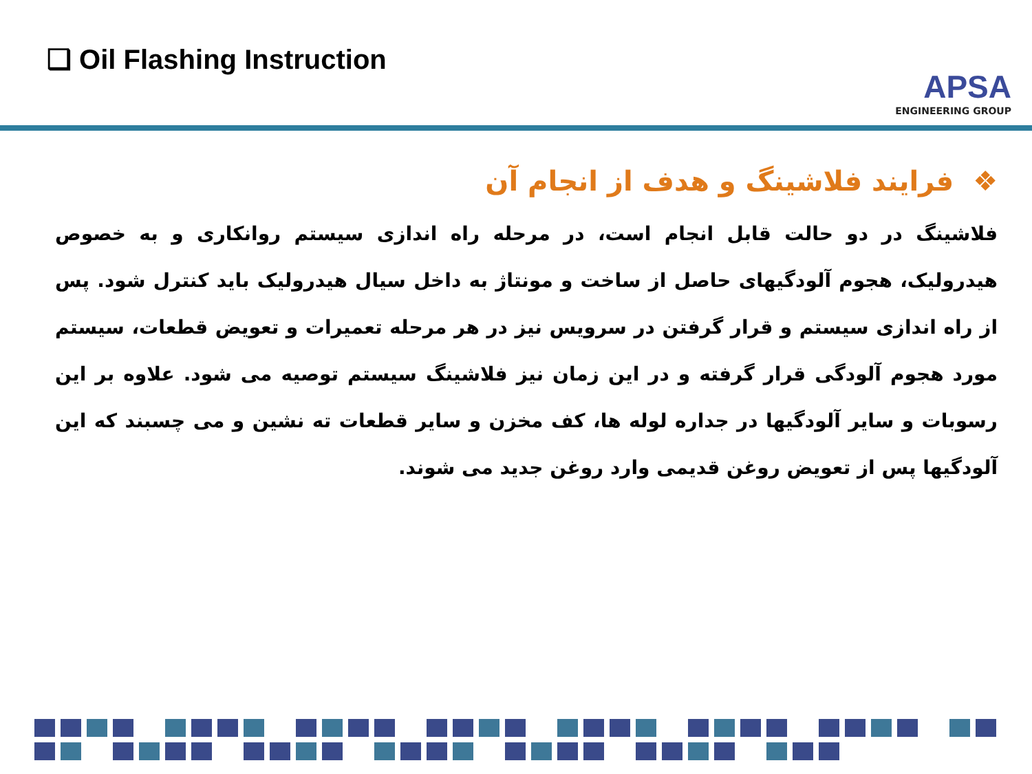❑ Oil Flashing Instruction
APSA
ENGINEERING GROUP
❖ فرایند فلاشینگ و هدف از انجام آن
فلاشینگ در دو حالت قابل انجام است، در مرحله راه اندازی سیستم روانکاری و به خصوص هیدرولیک، هجوم آلودگیهای حاصل از ساخت و مونتاژ به داخل سیال هیدرولیک باید کنترل شود. پس از راه اندازی سیستم و قرار گرفتن در سرویس نیز در هر مرحله تعمیرات و تعویض قطعات، سیستم مورد هجوم آلودگی قرار گرفته و در این زمان نیز فلاشینگ سیستم توصیه می شود. علاوه بر این رسوبات و سایر آلودگیها در جداره لوله ها، کف مخزن و سایر قطعات ته نشین و می چسبند که این آلودگیها پس از تعویض روغن قدیمی وارد روغن جدید می شوند.